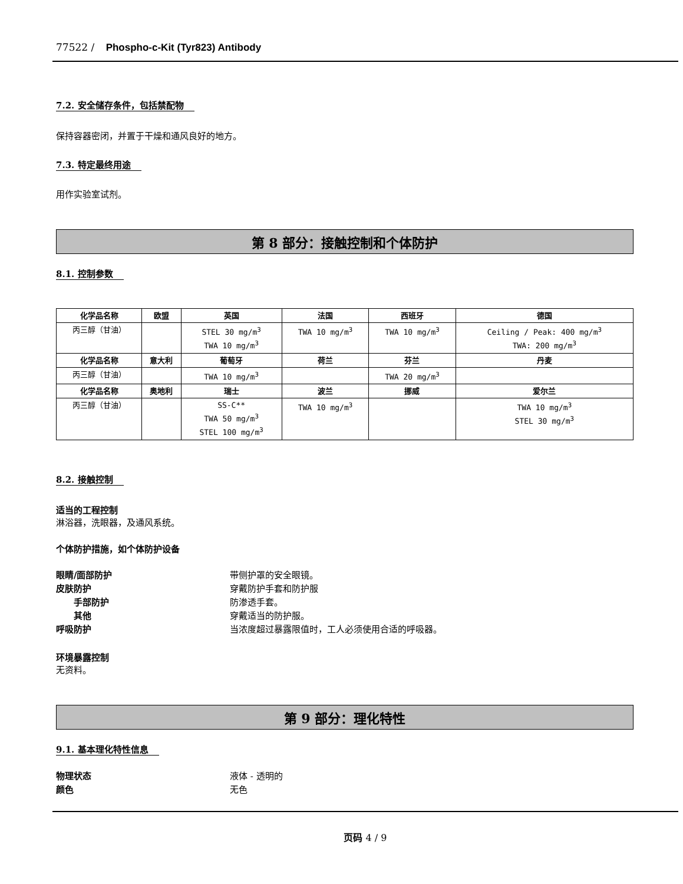77522 / Phospho-c-Kit (Tyr823) Antibody
7.2. 安全储存条件，包括禁配物
保持容器密闭，并置于干燥和通风良好的地方。
7.3. 特定最终用途
用作实验室试剂。
第 8 部分：接触控制和个体防护
8.1. 控制参数
| 化学品名称 | 欧盟 | 英国 | 法国 | 西班牙 | 德国 |
| --- | --- | --- | --- | --- | --- |
| 丙三醇（甘油） | | STEL 30 mg/m<sup>3</sup> TWA 10 mg/m<sup>3</sup> | TWA 10 mg/m<sup>3</sup> | TWA 10 mg/m<sup>3</sup> | Ceiling / Peak: 400 mg/m<sup>3</sup> TWA: 200 mg/m<sup>3</sup> |
| 化学品名称 | 意大利 | 葡萄牙 | 荷兰 | 芬兰 | 丹麦 |
| 丙三醇（甘油） | | TWA 10 mg/m<sup>3</sup> | | TWA 20 mg/m<sup>3</sup> | |
| 化学品名称 | 奥地利 | 瑞士 | 波兰 | 挪威 | 爱尔兰 |
| 丙三醇（甘油） | | SS-C** TWA 50 mg/m<sup>3</sup> STEL 100 mg/m<sup>3</sup> | TWA 10 mg/m<sup>3</sup> | | TWA 10 mg/m<sup>3</sup> STEL 30 mg/m<sup>3</sup> |
8.2. 接触控制
适当的工程控制
淋浴器，洗眼器，及通风系统。
个体防护措施，如个体防护设备
眼睛/面部防护 带侧护罩的安全眼镜。
皮肤防护 穿戴防护手套和防护服
手部防护 防渗透手套。
其他 穿戴适当的防护服。
呼吸防护 当浓度超过暴露限值时，工人必须使用合适的呼吸器。
环境暴露控制
无资料。
第 9 部分：理化特性
9.1. 基本理化特性信息
物理状态 液体 - 透明的
颜色 无色
页码 4 / 9